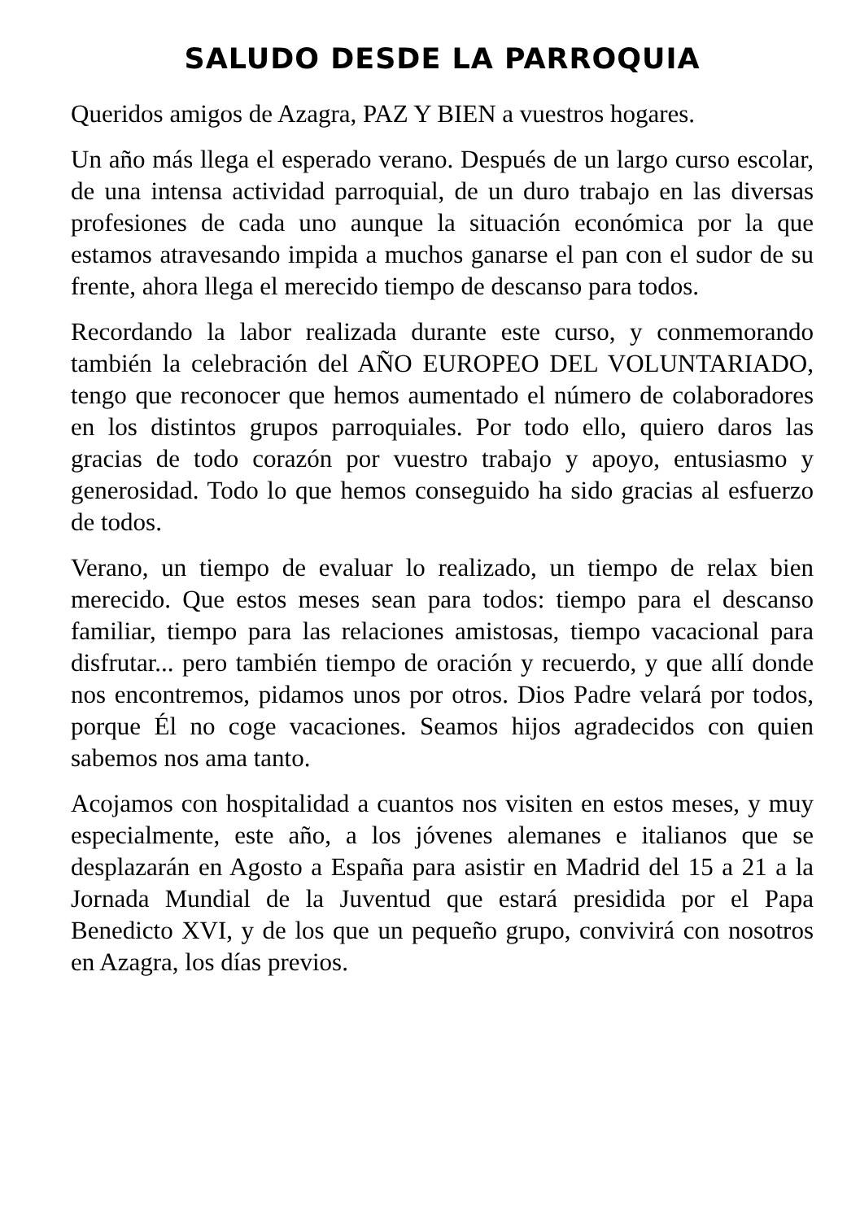SALUDO DESDE LA PARROQUIA
Queridos amigos de Azagra, PAZ Y BIEN a vuestros hogares.
Un año más llega el esperado verano. Después de un largo curso escolar, de una intensa actividad parroquial, de un duro trabajo en las diversas profesiones de cada uno aunque la situación económica por la que estamos atravesando impida a muchos ganarse el pan con el sudor de su frente, ahora llega el merecido tiempo de descanso para todos.
Recordando la labor realizada durante este curso, y conmemorando también la celebración del AÑO EUROPEO DEL VOLUNTARIADO, tengo que reconocer que hemos aumentado el número de colaboradores en los distintos grupos parroquiales. Por todo ello, quiero daros las gracias de todo corazón por vuestro trabajo y apoyo, entusiasmo y generosidad. Todo lo que hemos conseguido ha sido gracias al esfuerzo de todos.
Verano, un tiempo de evaluar lo realizado, un tiempo de relax bien merecido. Que estos meses sean para todos: tiempo para el descanso familiar, tiempo para las relaciones amistosas, tiempo vacacional para disfrutar... pero también tiempo de oración y recuerdo, y que allí donde nos encontremos, pidamos unos por otros. Dios Padre velará por todos, porque Él no coge vacaciones. Seamos hijos agradecidos con quien sabemos nos ama tanto.
Acojamos con hospitalidad a cuantos nos visiten en estos meses, y muy especialmente, este año, a los jóvenes alemanes e italianos que se desplazarán en Agosto a España para asistir en Madrid del 15 a 21 a la Jornada Mundial de la Juventud que estará presidida por el Papa Benedicto XVI, y de los que un pequeño grupo, convivirá con nosotros en Azagra, los días previos.